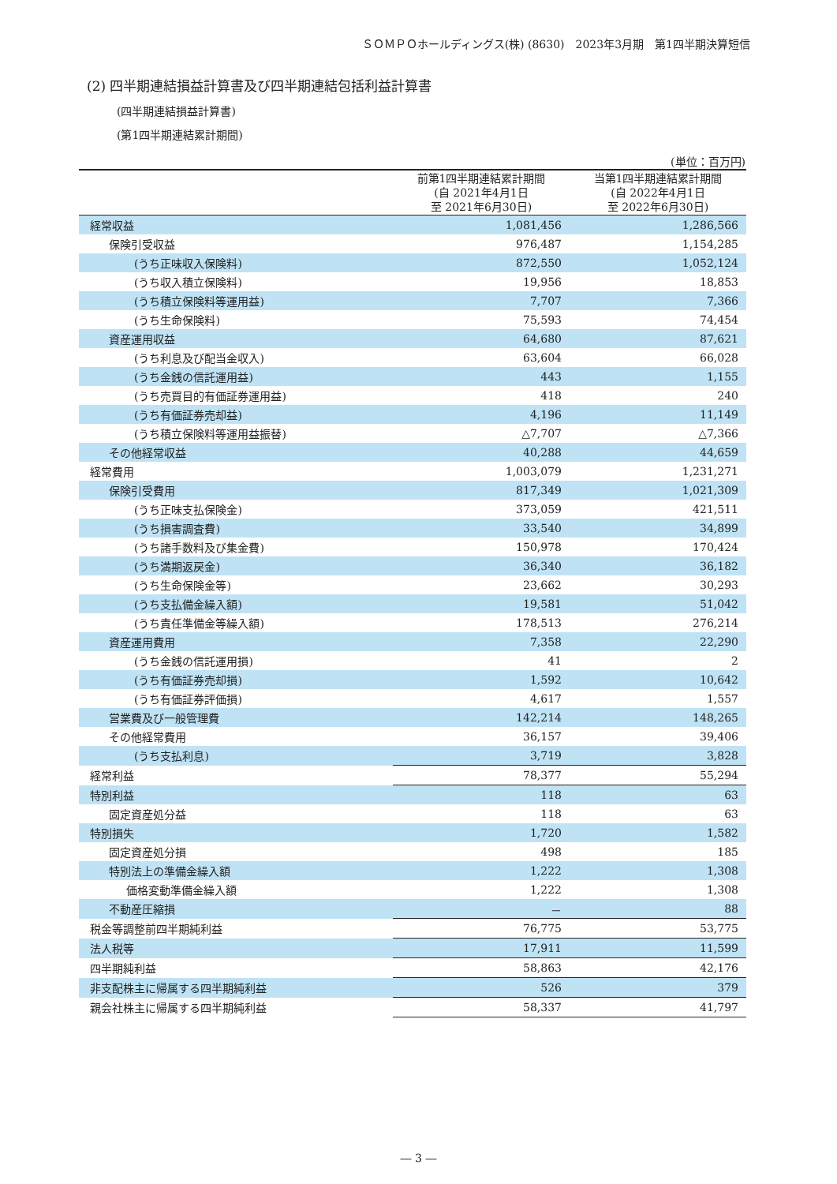ＳＯＭＰＯホールディングス(株) (8630)　2023年3月期　第1四半期決算短信
(2) 四半期連結損益計算書及び四半期連結包括利益計算書
(四半期連結損益計算書)
(第1四半期連結累計期間)
(単位：百万円)
| | 前第1四半期連結累計期間 (自 2021年4月1日 至 2021年6月30日) | 当第1四半期連結累計期間 (自 2022年4月1日 至 2022年6月30日) |
| --- | --- | --- |
| 経常収益 | 1,081,456 | 1,286,566 |
| 保険引受収益 | 976,487 | 1,154,285 |
| (うち正味収入保険料) | 872,550 | 1,052,124 |
| (うち収入積立保険料) | 19,956 | 18,853 |
| (うち積立保険料等運用益) | 7,707 | 7,366 |
| (うち生命保険料) | 75,593 | 74,454 |
| 資産運用収益 | 64,680 | 87,621 |
| (うち利息及び配当金収入) | 63,604 | 66,028 |
| (うち金銭の信託運用益) | 443 | 1,155 |
| (うち売買目的有価証券運用益) | 418 | 240 |
| (うち有価証券売却益) | 4,196 | 11,149 |
| (うち積立保険料等運用益振替) | △7,707 | △7,366 |
| その他経常収益 | 40,288 | 44,659 |
| 経常費用 | 1,003,079 | 1,231,271 |
| 保険引受費用 | 817,349 | 1,021,309 |
| (うち正味支払保険金) | 373,059 | 421,511 |
| (うち損害調査費) | 33,540 | 34,899 |
| (うち諸手数料及び集金費) | 150,978 | 170,424 |
| (うち満期返戻金) | 36,340 | 36,182 |
| (うち生命保険金等) | 23,662 | 30,293 |
| (うち支払備金繰入額) | 19,581 | 51,042 |
| (うち責任準備金等繰入額) | 178,513 | 276,214 |
| 資産運用費用 | 7,358 | 22,290 |
| (うち金銭の信託運用損) | 41 | 2 |
| (うち有価証券売却損) | 1,592 | 10,642 |
| (うち有価証券評価損) | 4,617 | 1,557 |
| 営業費及び一般管理費 | 142,214 | 148,265 |
| その他経常費用 | 36,157 | 39,406 |
| (うち支払利息) | 3,719 | 3,828 |
| 経常利益 | 78,377 | 55,294 |
| 特別利益 | 118 | 63 |
| 固定資産処分益 | 118 | 63 |
| 特別損失 | 1,720 | 1,582 |
| 固定資産処分損 | 498 | 185 |
| 特別法上の準備金繰入額 | 1,222 | 1,308 |
| 価格変動準備金繰入額 | 1,222 | 1,308 |
| 不動産圧縮損 | － | 88 |
| 税金等調整前四半期純利益 | 76,775 | 53,775 |
| 法人税等 | 17,911 | 11,599 |
| 四半期純利益 | 58,863 | 42,176 |
| 非支配株主に帰属する四半期純利益 | 526 | 379 |
| 親会社株主に帰属する四半期純利益 | 58,337 | 41,797 |
― 3 ―